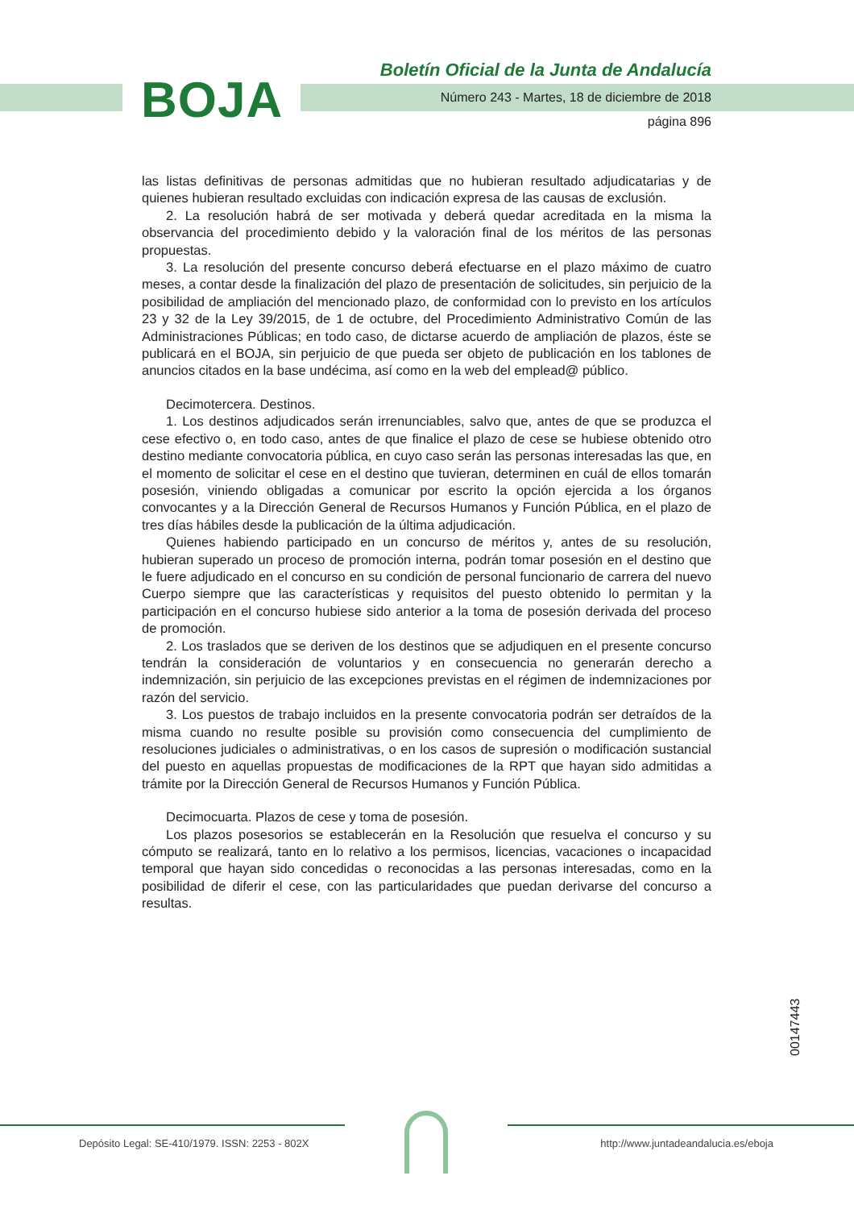BOJA
Boletín Oficial de la Junta de Andalucía
Número 243 - Martes, 18 de diciembre de 2018
página 896
las listas definitivas de personas admitidas que no hubieran resultado adjudicatarias y de quienes hubieran resultado excluidas con indicación expresa de las causas de exclusión.
2. La resolución habrá de ser motivada y deberá quedar acreditada en la misma la observancia del procedimiento debido y la valoración final de los méritos de las personas propuestas.
3. La resolución del presente concurso deberá efectuarse en el plazo máximo de cuatro meses, a contar desde la finalización del plazo de presentación de solicitudes, sin perjuicio de la posibilidad de ampliación del mencionado plazo, de conformidad con lo previsto en los artículos 23 y 32 de la Ley 39/2015, de 1 de octubre, del Procedimiento Administrativo Común de las Administraciones Públicas; en todo caso, de dictarse acuerdo de ampliación de plazos, éste se publicará en el BOJA, sin perjuicio de que pueda ser objeto de publicación en los tablones de anuncios citados en la base undécima, así como en la web del emplead@ público.
Decimotercera. Destinos.
1. Los destinos adjudicados serán irrenunciables, salvo que, antes de que se produzca el cese efectivo o, en todo caso, antes de que finalice el plazo de cese se hubiese obtenido otro destino mediante convocatoria pública, en cuyo caso serán las personas interesadas las que, en el momento de solicitar el cese en el destino que tuvieran, determinen en cuál de ellos tomarán posesión, viniendo obligadas a comunicar por escrito la opción ejercida a los órganos convocantes y a la Dirección General de Recursos Humanos y Función Pública, en el plazo de tres días hábiles desde la publicación de la última adjudicación.
Quienes habiendo participado en un concurso de méritos y, antes de su resolución, hubieran superado un proceso de promoción interna, podrán tomar posesión en el destino que le fuere adjudicado en el concurso en su condición de personal funcionario de carrera del nuevo Cuerpo siempre que las características y requisitos del puesto obtenido lo permitan y la participación en el concurso hubiese sido anterior a la toma de posesión derivada del proceso de promoción.
2. Los traslados que se deriven de los destinos que se adjudiquen en el presente concurso tendrán la consideración de voluntarios y en consecuencia no generarán derecho a indemnización, sin perjuicio de las excepciones previstas en el régimen de indemnizaciones por razón del servicio.
3. Los puestos de trabajo incluidos en la presente convocatoria podrán ser detraídos de la misma cuando no resulte posible su provisión como consecuencia del cumplimiento de resoluciones judiciales o administrativas, o en los casos de supresión o modificación sustancial del puesto en aquellas propuestas de modificaciones de la RPT que hayan sido admitidas a trámite por la Dirección General de Recursos Humanos y Función Pública.
Decimocuarta. Plazos de cese y toma de posesión.
Los plazos posesorios se establecerán en la Resolución que resuelva el concurso y su cómputo se realizará, tanto en lo relativo a los permisos, licencias, vacaciones o incapacidad temporal que hayan sido concedidas o reconocidas a las personas interesadas, como en la posibilidad de diferir el cese, con las particularidades que puedan derivarse del concurso a resultas.
00147443
Depósito Legal: SE-410/1979. ISSN: 2253 - 802X http://www.juntadeandalucia.es/eboja